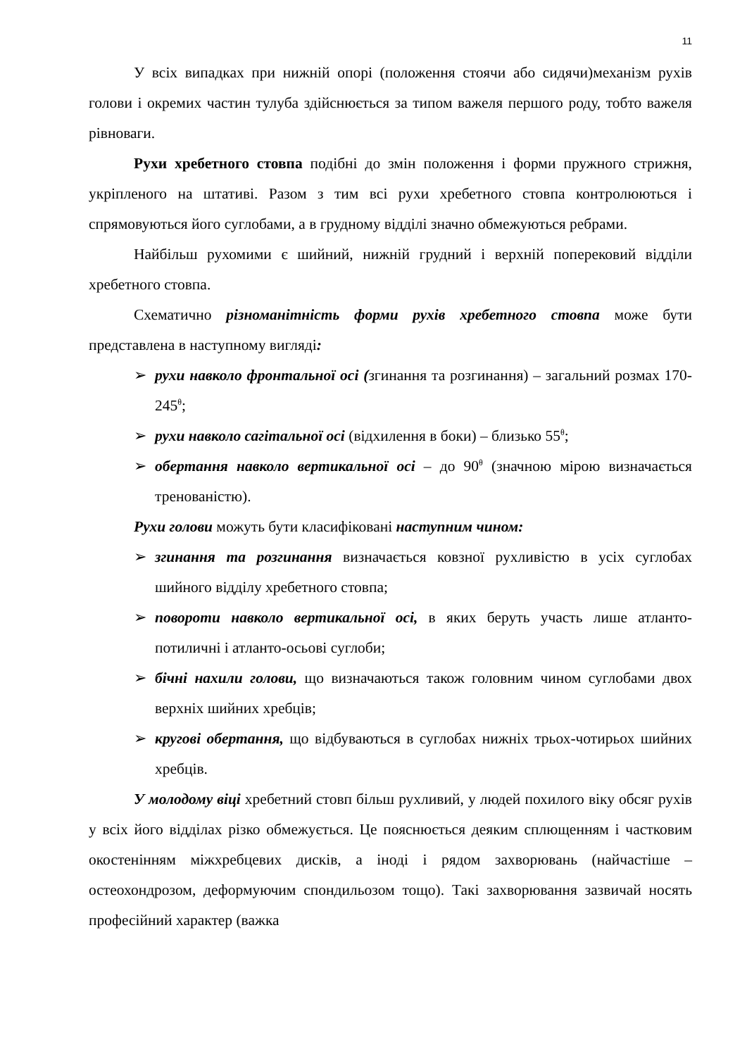11
У всіх випадках при нижній опорі (положення стоячи або сидячи)механізм рухів голови і окремих частин тулуба здійснюється за типом важеля першого роду, тобто важеля рівноваги.
Рухи хребетного стовпа подібні до змін положення і форми пружного стрижня, укріпленого на штативі. Разом з тим всі рухи хребетного стовпа контролюються і спрямовуються його суглобами, а в грудному відділі значно обмежуються ребрами.
Найбільш рухомими є шийний, нижній грудний і верхній поперековий відділи хребетного стовпа.
Схематично різноманітність форми рухів хребетного стовпа може бути представлена в наступному вигляді:
➢ рухи навколо фронтальної осі (згинання та розгинання) – загальний розмах 170-245<sup>θ</sup>;
➢ рухи навколо сагітальної осі (відхилення в боки) – близько 55<sup>θ</sup>;
➢ обертання навколо вертикальної осі – до 90<sup>θ</sup> (значною мірою визначається тренованістю).
Рухи голови можуть бути класифіковані наступним чином:
➢ згинання та розгинання визначається ковзної рухливістю в усіх суглобах шийного відділу хребетного стовпа;
➢ повороти навколо вертикальної осі, в яких беруть участь лише атланто-потиличні і атланто-осьові суглоби;
➢ бічні нахили голови, що визначаються також головним чином суглобами двох верхніх шийних хребців;
➢ кругові обертання, що відбуваються в суглобах нижніх трьох-чотирьох шийних хребців.
У молодому віці хребетний стовп більш рухливий, у людей похилого віку обсяг рухів у всіх його відділах різко обмежується. Це пояснюється деяким сплющенням і частковим окостенінням міжхребцевих дисків, а іноді і рядом захворювань (найчастіше – остеохондрозом, деформуючим спондильозом тощо). Такі захворювання зазвичай носять професійний характер (важка